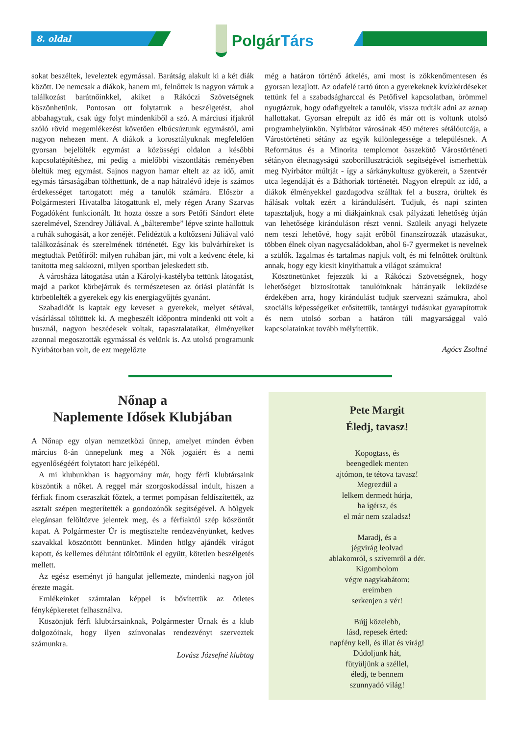8. oldal
PolgárTárs
sokat beszéltek, leveleztek egymással. Barátság alakult ki a két diák között. De nemcsak a diákok, hanem mi, felnőttek is nagyon vártuk a találkozást barátnőinkkel, akiket a Rákóczi Szövetségnek köszönhetünk. Pontosan ott folytattuk a beszélgetést, ahol abbahagytuk, csak úgy folyt mindenkiből a szó. A márciusi ifjakról szóló rövid megemlékezést követően elbúcsúztunk egymástól, ami nagyon nehezen ment. A diákok a korosztályuknak megfelelően gyorsan bejelölték egymást a közösségi oldalon a későbbi kapcsolatépítéshez, mi pedig a mielőbbi viszontlátás reményében öleltük meg egymást. Sajnos nagyon hamar eltelt az az idő, amit egymás társaságában tölthettünk, de a nap hátralévő ideje is számos érdekességet tartogatott még a tanulók számára. Először a Polgármesteri Hivatalba látogattunk el, mely régen Arany Szarvas Fogadóként funkcionált. Itt hozta össze a sors Petőfi Sándort élete szerelmével, Szendrey Júliával. A „bálterembe” lépve szinte hallottuk a ruhák suhogását, a kor zenéjét. Felidéztük a költőzseni Júliával való találkozásának és szerelmének történetét. Egy kis bulvárhíreket is megtudtak Petőfiről: milyen ruhában járt, mi volt a kedvenc étele, ki tanította meg sakkozni, milyen sportban jeleskedett stb.
A városháza látogatása után a Károlyi-kastélyba tettünk látogatást, majd a parkot körbejártuk és természetesen az óriási platánfát is körbeölelték a gyerekek egy kis energiagyűjtés gyanánt.
Szabadidőt is kaptak egy keveset a gyerekek, melyet sétával, vásárlással töltöttek ki. A megbeszélt időpontra mindenki ott volt a busznál, nagyon beszédesek voltak, tapasztalataikat, élményeiket azonnal megosztották egymással és velünk is. Az utolsó programunk Nyírbátorban volt, de ezt megelőzte
még a határon történő átkelés, ami most is zökkenőmentesen és gyorsan lezajlott. Az odafelé tartó úton a gyerekeknek kvízkérdéseket tettünk fel a szabadságharccal és Petőfivel kapcsolatban, örömmel nyugtáztuk, hogy odafigyeltek a tanulók, vissza tudták adni az aznap hallottakat. Gyorsan elrepült az idő és már ott is voltunk utolsó programhelyünkön. Nyírbátor városának 450 méteres sétálóutcája, a Várostörténeti sétány az egyik különlegessége a településnek. A Református és a Minorita templomot összekötő Várostörténeti sétányon életnagyságú szoborillusztrációk segítségével ismerhettük meg Nyírbátor múltját - így a sárkánykultusz gyökereit, a Szentvér utca legendáját és a Báthoriak történetét. Nagyon elrepült az idő, a diákok élményekkel gazdagodva szálltak fel a buszra, örültek és hálásak voltak ezért a kirándulásért. Tudjuk, és napi szinten tapasztaljuk, hogy a mi diákjainknak csak pályázati lehetőség útján van lehetősége kiránduláson részt venni. Szüleik anyagi helyzete nem teszi lehetővé, hogy saját erőből finanszírozzák utazásukat, többen élnek olyan nagycsaládokban, ahol 6-7 gyermeket is nevelnek a szülők. Izgalmas és tartalmas napjuk volt, és mi felnőttek örültünk annak, hogy egy kicsit kinyithattuk a világot számukra!
Köszönetünket fejezzük ki a Rákóczi Szövetségnek, hogy lehetőséget biztosítottak tanulóinknak hátrányaik leküzdése érdekében arra, hogy kirándulást tudjuk szervezni számukra, ahol szociális képességeiket erősítettük, tantárgyi tudásukat gyarapítottuk és nem utolsó sorban a határon túli magyarsággal való kapcsolatainkat tovább mélyítettük.
Agócs Zsoltné
Nőnap a
Naplemente Idősek Klubjában
A Nőnap egy olyan nemzetközi ünnep, amelyet minden évben március 8-án ünnepelünk meg a Nők jogaiért és a nemi egyenlőségéért folytatott harc jelképéül.
A mi klubunkban is hagyomány már, hogy férfi klubtársaink köszöntik a nőket. A reggel már szorgoskodással indult, hiszen a férfiak finom cseraszkát főztek, a termet pompásan feldíszítették, az asztalt szépen megterítették a gondozónők segítségével. A hölgyek elegánsan felöltözve jelentek meg, és a férfiaktól szép köszöntőt kapat. A Polgármester Úr is megtisztelte rendezvényünket, kedves szavakkal köszöntött bennünket. Minden hölgy ajándék virágot kapott, és kellemes délutánt töltöttünk el együtt, kötetlen beszélgetés mellett.
Az egész eseményt jó hangulat jellemezte, mindenki nagyon jól érezte magát.
Emlékeinket számtalan képpel is bővítettük az ötletes fényképkeretet felhasználva.
Köszönjük férfi klubtársainknak, Polgármester Úrnak és a klub dolgozóinak, hogy ilyen színvonalas rendezvényt szerveztek számunkra.
Lovász Józsefné klubtag
Pete Margit
Éledj, tavasz!
Kopogtass, és
beengedlek menten
ajtómon, te tétova tavasz!
Megrezdül a
lelkem dermedt húrja,
ha ígérsz, és
el már nem szaladsz!
Maradj, és a
jégvirág leolvad
ablakomról, s szívemről a dér.
Kigombolom
végre nagykabátom:
ereimben
serkenjen a vér!
Bújj közelebb,
lásd, repesek érted:
napfény kell, és illat és virág!
Dúdoljunk hát,
fütyüljünk a széllel,
éledj, te bennem
szunnyadó világ!